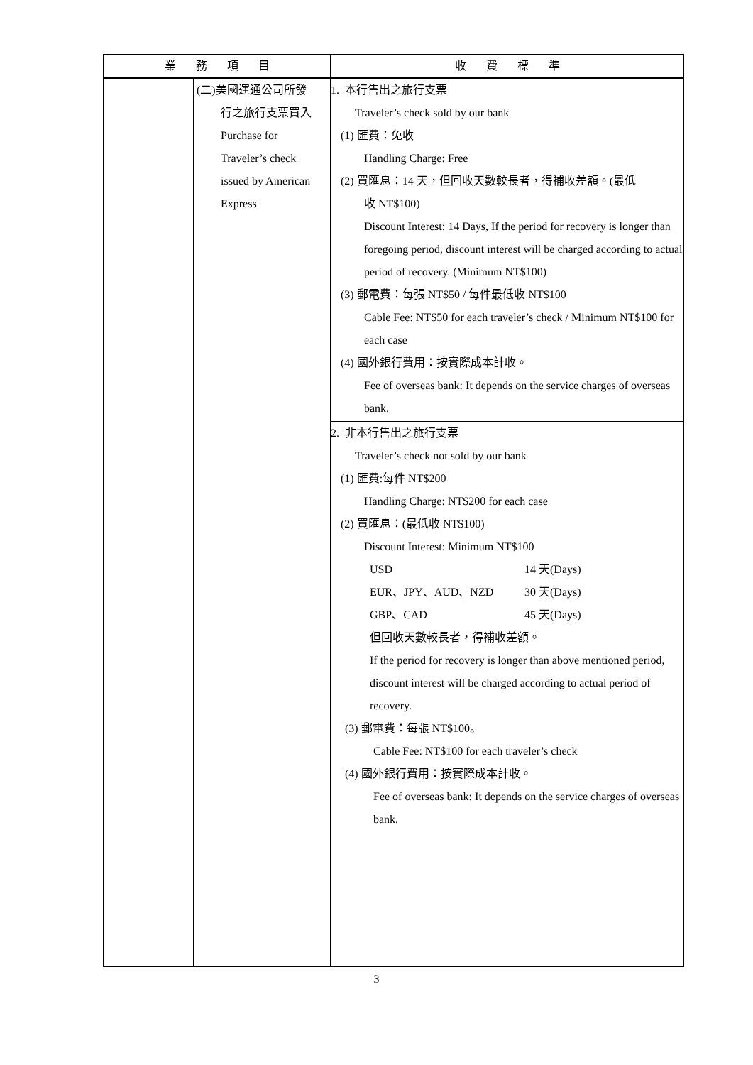| 業 務 項 目 | | 收 費 標 準 |
| --- | --- | --- |
| | (二)美國運通公司所發 行之旅行支票買入 Purchase for Traveler’s check issued by American Express | 1. 本行售出之旅行支票 Traveler’s check sold by our bank (1) 匯費：免收 Handling Charge: Free (2) 買匯息：14 天，但回收天數較長者，得補收差額。(最低 收 NT$100) Discount Interest: 14 Days, If the period for recovery is longer than foregoing period, discount interest will be charged according to actual period of recovery. (Minimum NT$100) (3) 郵電費：每張 NT$50 / 每件最低收 NT$100 Cable Fee: NT$50 for each traveler’s check / Minimum NT$100 for each case (4) 國外銀行費用：按實際成本計收。 Fee of overseas bank: It depends on the service charges of overseas bank. |
| | | 2. 非本行售出之旅行支票 Traveler’s check not sold by our bank (1) 匯費:每件 NT$200 Handling Charge: NT$200 for each case (2) 買匯息：(最低收 NT$100) Discount Interest: Minimum NT$100 USD 14 天(Days) EUR、JPY、AUD、NZD 30 天(Days) GBP、CAD 45 天(Days) 但回收天數較長者，得補收差額。 If the period for recovery is longer than above mentioned period, discount interest will be charged according to actual period of recovery. (3) 郵電費：每張 NT$100。 Cable Fee: NT$100 for each traveler’s check (4) 國外銀行費用：按實際成本計收。 Fee of overseas bank: It depends on the service charges of overseas bank. |
3